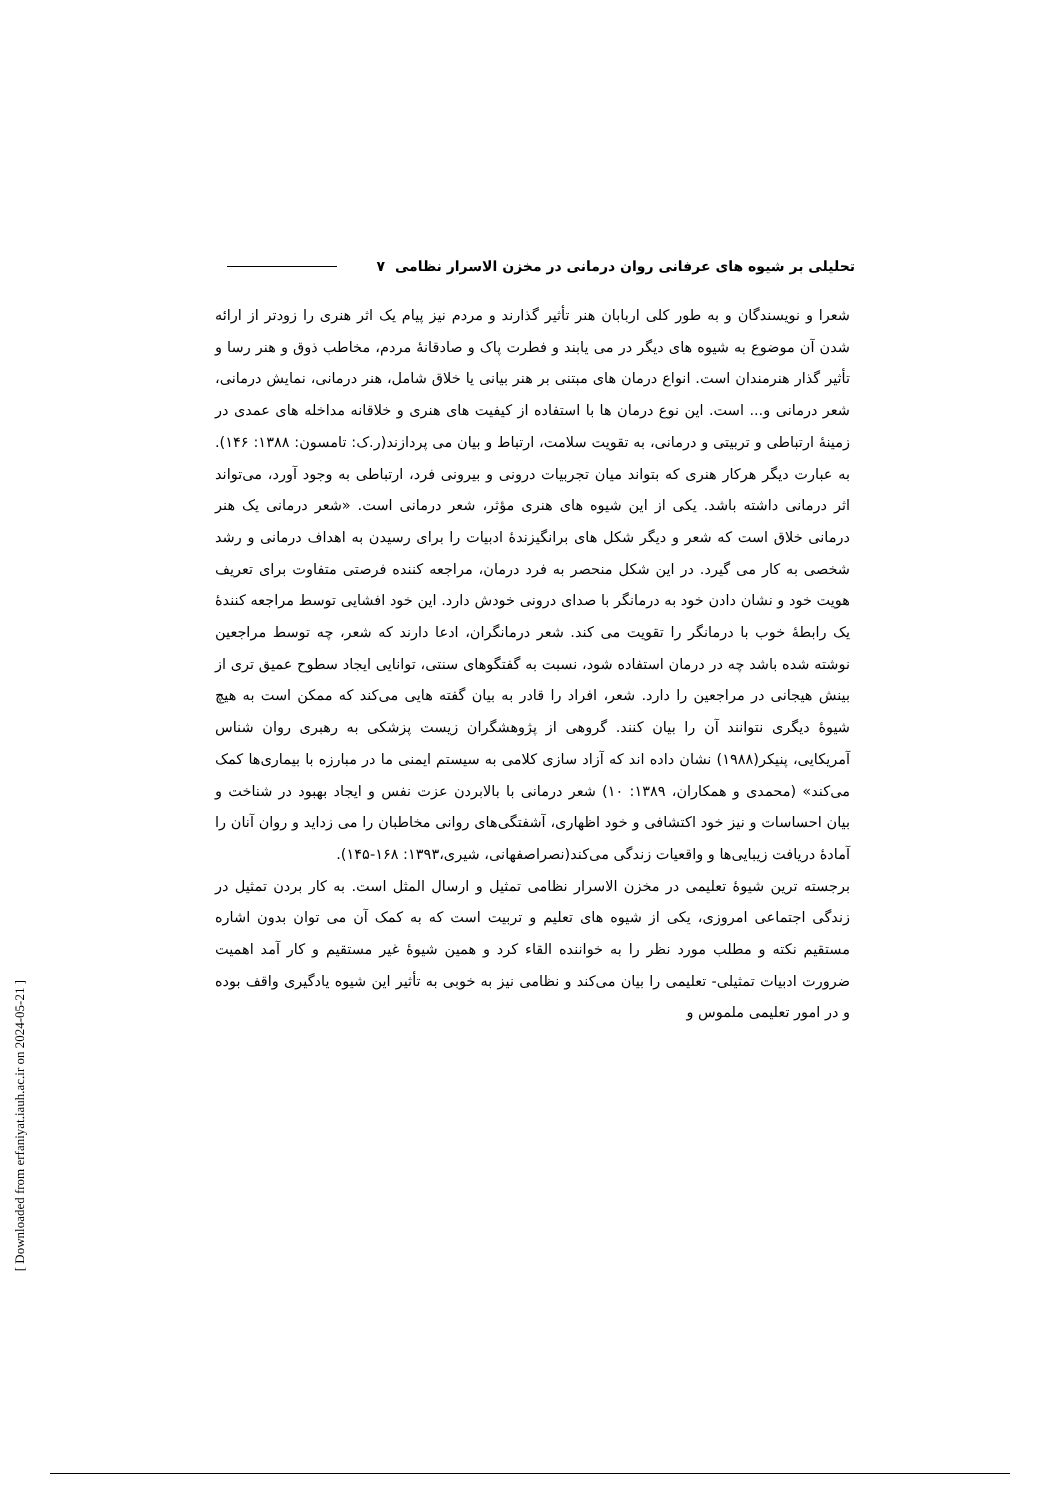تحلیلی بر شیوه های عرفانی روان درمانی در مخزن الاسرار نظامی ۷
شعرا و نویسندگان و به طور کلی اربابان هنر تأثیر گذارند و مردم نیز پیام یک اثر هنری را زودتر از ارائه شدن آن موضوع به شیوه های دیگر در می یابند و فطرت پاک و صادقانهٔ مردم، مخاطب ذوق و هنر رسا و تأثیر گذار هنرمندان است. انواع درمان های مبتنی بر هنر بیانی یا خلاق شامل، هنر درمانی، نمایش درمانی، شعر درمانی و... است. این نوع درمان ها با استفاده از کیفیت های هنری و خلاقانه مداخله های عمدی در زمینهٔ ارتباطی و تربیتی و درمانی، به تقویت سلامت، ارتباط و بیان می پردازند(ر.ک: تامسون: ۱۳۸۸: ۱۴۶). به عبارت دیگر هرکار هنری که بتواند میان تجربیات درونی و بیرونی فرد، ارتباطی به وجود آورد، می‌تواند اثر درمانی داشته باشد. یکی از این شیوه های هنری مؤثر، شعر درمانی است. «شعر درمانی یک هنر درمانی خلاق است که شعر و دیگر شکل های برانگیزندهٔ ادبیات را برای رسیدن به اهداف درمانی و رشد شخصی به کار می گیرد. در این شکل منحصر به فرد درمان، مراجعه کننده فرصتی متفاوت برای تعریف هویت خود و نشان دادن خود به درمانگر با صدای درونی خودش دارد. این خود افشایی توسط مراجعه کنندهٔ یک رابطهٔ خوب با درمانگر را تقویت می کند. شعر درمانگران، ادعا دارند که شعر، چه توسط مراجعین نوشته شده باشد چه در درمان استفاده شود، نسبت به گفتگوهای سنتی، توانایی ایجاد سطوح عمیق تری از بینش هیجانی در مراجعین را دارد. شعر، افراد را قادر به بیان گفته هایی می‌کند که ممکن است به هیچ شیوهٔ دیگری نتوانند آن را بیان کنند. گروهی از پژوهشگران زیست پزشکی به رهبری روان شناس آمریکایی، پنیکر(۱۹۸۸) نشان داده اند که آزاد سازی کلامی به سیستم ایمنی ما در مبارزه با بیماری‌ها کمک می‌کند» (محمدی و همکاران، ۱۳۸۹: ۱۰) شعر درمانی با بالابردن عزت نفس و ایجاد بهبود در شناخت و بیان احساسات و نیز خود اکتشافی و خود اظهاری، آشفتگی‌های روانی مخاطبان را می زداید و روان آنان را آمادهٔ دریافت زیبایی‌ها و واقعیات زندگی می‌کند(نصراصفهانی، شیری،۱۳۹۳: ۱۶۸-۱۴۵).
برجسته ترین شیوهٔ تعلیمی در مخزن الاسرار نظامی تمثیل و ارسال المثل است. به کار بردن تمثیل در زندگی اجتماعی امروزی، یکی از شیوه های تعلیم و تربیت است که به کمک آن می توان بدون اشاره مستقیم نکته و مطلب مورد نظر را به خواننده القاء کرد و همین شیوهٔ غیر مستقیم و کار آمد اهمیت ضرورت ادبیات تمثیلی- تعلیمی را بیان می‌کند و نظامی نیز به خوبی به تأثیر این شیوه یادگیری واقف بوده و در امور تعلیمی ملموس و
[ Downloaded from erfaniyat.iauh.ac.ir on 2024-05-21 ]